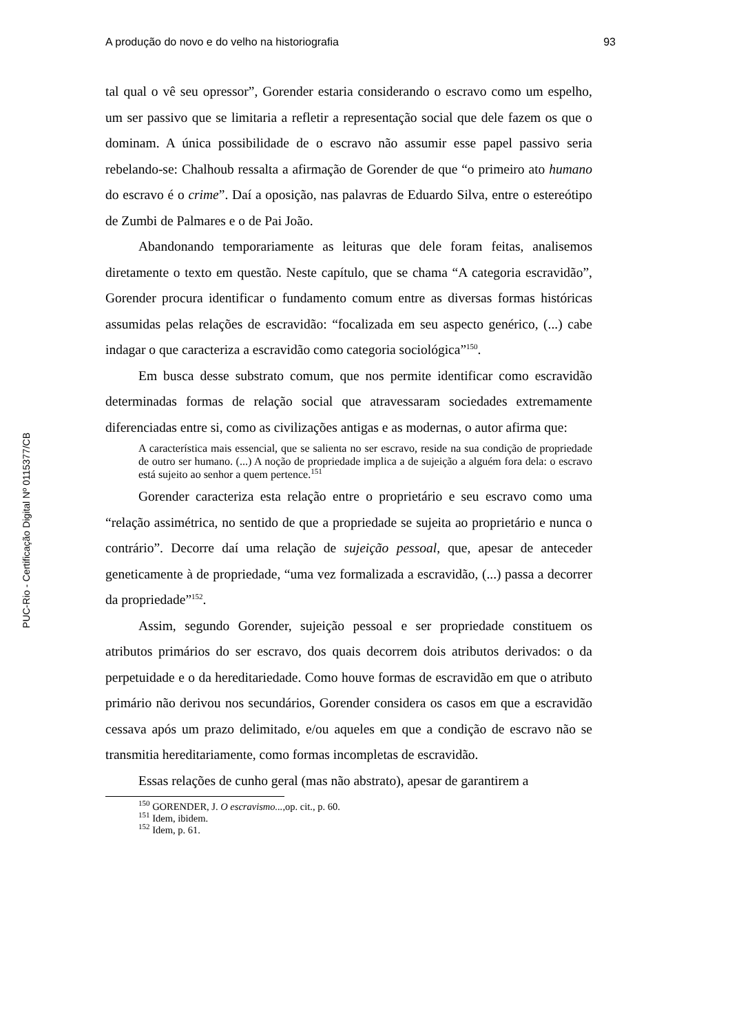PUC-Rio - Certificação Digital Nº 0115377/CB
A produção do novo e do velho na historiografia 93
tal qual o vê seu opressor”, Gorender estaria considerando o escravo como um espelho, um ser passivo que se limitaria a refletir a representação social que dele fazem os que o dominam. A única possibilidade de o escravo não assumir esse papel passivo seria rebelando-se: Chalhoub ressalta a afirmação de Gorender de que “o primeiro ato humano do escravo é o crime”. Daí a oposição, nas palavras de Eduardo Silva, entre o estereótipo de Zumbi de Palmares e o de Pai João.
Abandonando temporariamente as leituras que dele foram feitas, analisemos diretamente o texto em questão. Neste capítulo, que se chama “A categoria escravidão”, Gorender procura identificar o fundamento comum entre as diversas formas históricas assumidas pelas relações de escravidão: “focalizada em seu aspecto genérico, (...) cabe indagar o que caracteriza a escravidão como categoria sociológica”<sup>150</sup>.
Em busca desse substrato comum, que nos permite identificar como escravidão determinadas formas de relação social que atravessaram sociedades extremamente diferenciadas entre si, como as civilizações antigas e as modernas, o autor afirma que:
A característica mais essencial, que se salienta no ser escravo, reside na sua condição de propriedade de outro ser humano. (...) A noção de propriedade implica a de sujeição a alguém fora dela: o escravo está sujeito ao senhor a quem pertence.<sup>151</sup>
Gorender caracteriza esta relação entre o proprietário e seu escravo como uma “relação assimétrica, no sentido de que a propriedade se sujeita ao proprietário e nunca o contrário”. Decorre daí uma relação de sujeição pessoal, que, apesar de anteceder geneticamente à de propriedade, “uma vez formalizada a escravidão, (...) passa a decorrer da propriedade”<sup>152</sup>.
Assim, segundo Gorender, sujeição pessoal e ser propriedade constituem os atributos primários do ser escravo, dos quais decorrem dois atributos derivados: o da perpetuidade e o da hereditariedade. Como houve formas de escravidão em que o atributo primário não derivou nos secundários, Gorender considera os casos em que a escravidão cessava após um prazo delimitado, e/ou aqueles em que a condição de escravo não se transmitia hereditariamente, como formas incompletas de escravidão.
Essas relações de cunho geral (mas não abstrato), apesar de garantirem a
<sup>150</sup> GORENDER, J. O escravismo..., op. cit., p. 60.
<sup>151</sup> Idem, ibidem.
<sup>152</sup> Idem, p. 61.